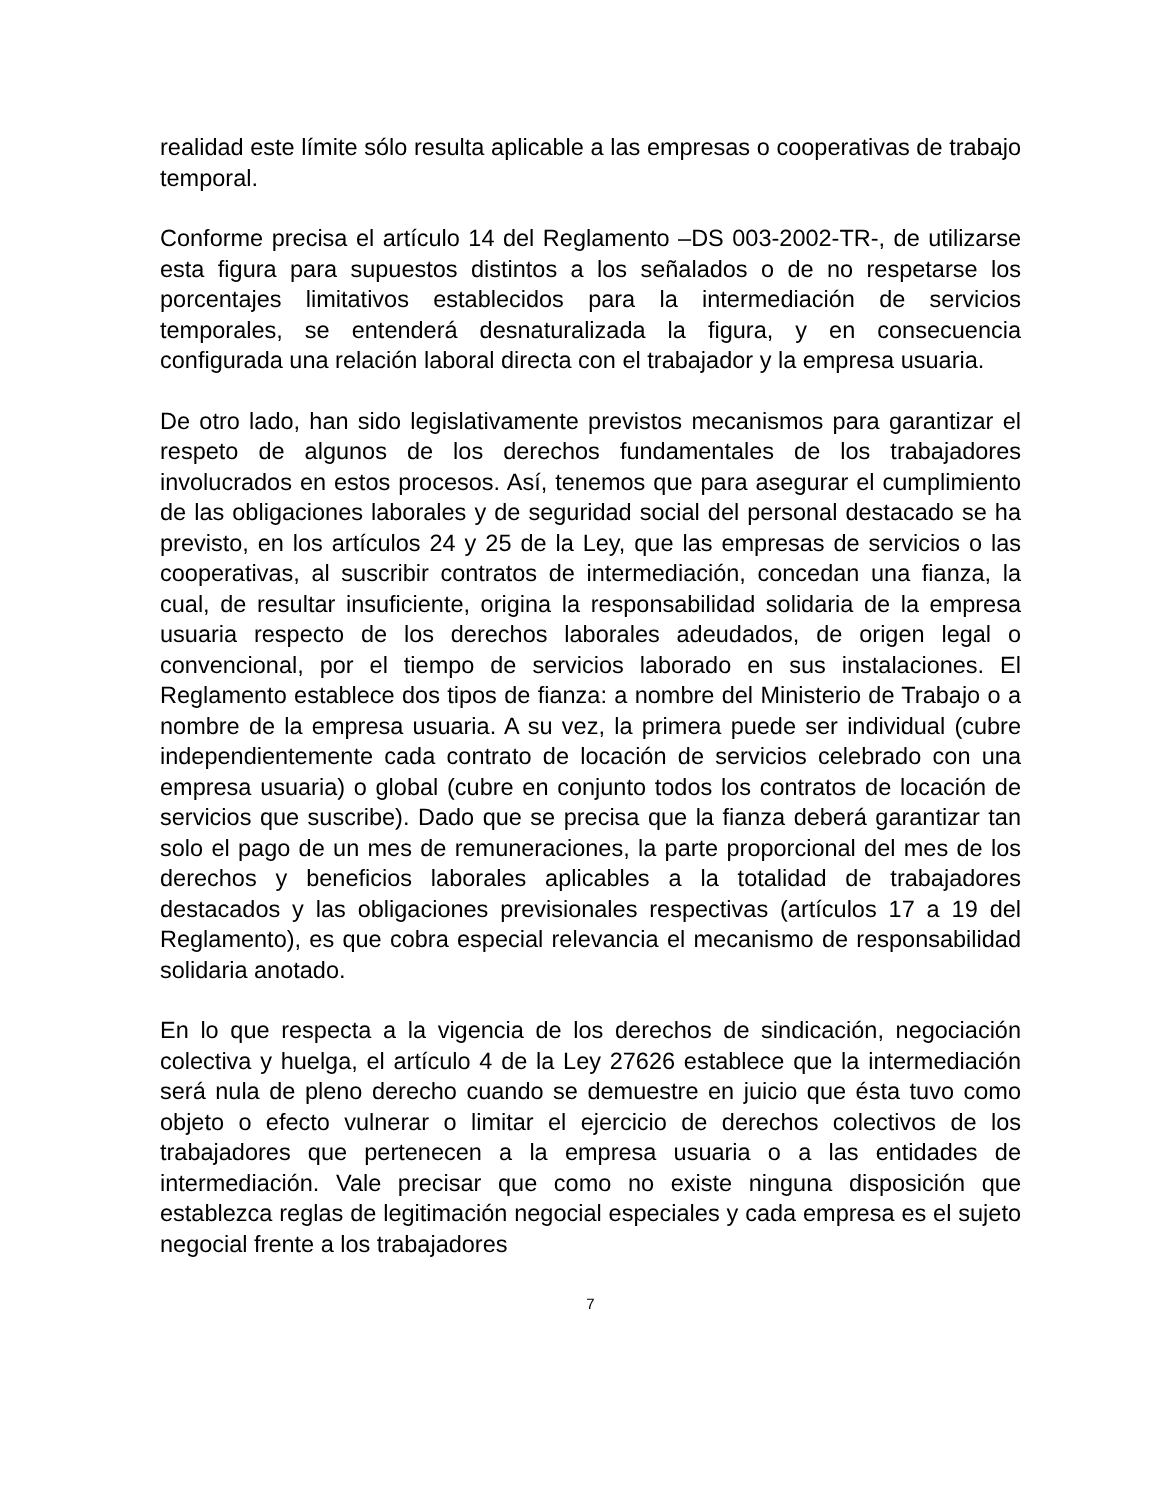realidad este límite sólo resulta aplicable a las empresas o cooperativas de trabajo temporal.
Conforme precisa el artículo 14 del Reglamento –DS 003-2002-TR-, de utilizarse esta figura para supuestos distintos a los señalados o de no respetarse los porcentajes limitativos establecidos para la intermediación de servicios temporales, se entenderá desnaturalizada la figura, y en consecuencia configurada una relación laboral directa con el trabajador y la empresa usuaria.
De otro lado, han sido legislativamente previstos mecanismos para garantizar el respeto de algunos de los derechos fundamentales de los trabajadores involucrados en estos procesos. Así, tenemos que para asegurar el cumplimiento de las obligaciones laborales y de seguridad social del personal destacado se ha previsto, en los artículos 24 y 25 de la Ley, que las empresas de servicios o las cooperativas, al suscribir contratos de intermediación, concedan una fianza, la cual, de resultar insuficiente, origina la responsabilidad solidaria de la empresa usuaria respecto de los derechos laborales adeudados, de origen legal o convencional, por el tiempo de servicios laborado en sus instalaciones. El Reglamento establece dos tipos de fianza: a nombre del Ministerio de Trabajo o a nombre de la empresa usuaria. A su vez, la primera puede ser individual (cubre independientemente cada contrato de locación de servicios celebrado con una empresa usuaria) o global (cubre en conjunto todos los contratos de locación de servicios que suscribe). Dado que se precisa que la fianza deberá garantizar tan solo el pago de un mes de remuneraciones, la parte proporcional del mes de los derechos y beneficios laborales aplicables a la totalidad de trabajadores destacados y las obligaciones previsionales respectivas (artículos 17 a 19 del Reglamento), es que cobra especial relevancia el mecanismo de responsabilidad solidaria anotado.
En lo que respecta a la vigencia de los derechos de sindicación, negociación colectiva y huelga, el artículo 4 de la Ley 27626 establece que la intermediación será nula de pleno derecho cuando se demuestre en juicio que ésta tuvo como objeto o efecto vulnerar o limitar el ejercicio de derechos colectivos de los trabajadores que pertenecen a la empresa usuaria o a las entidades de intermediación. Vale precisar que como no existe ninguna disposición que establezca reglas de legitimación negocial especiales y cada empresa es el sujeto negocial frente a los trabajadores
7